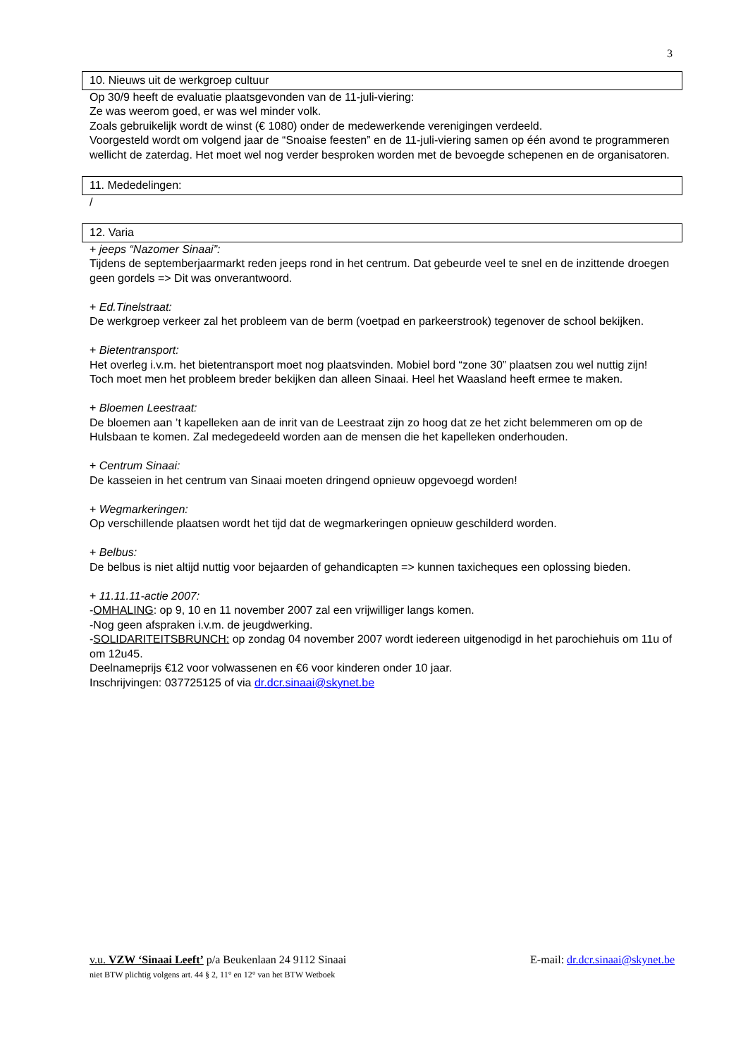3
10. Nieuws uit de werkgroep cultuur
Op 30/9 heeft de evaluatie plaatsgevonden van de 11-juli-viering:
Ze was weerom goed, er was wel minder volk.
Zoals gebruikelijk wordt de winst (€ 1080) onder de medewerkende verenigingen verdeeld.
Voorgesteld wordt om volgend jaar de “Snoaise feesten” en de 11-juli-viering samen op één avond te programmeren wellicht de zaterdag. Het moet wel nog verder besproken worden met de bevoegde schepenen en de organisatoren.
11. Mededelingen:
/
12. Varia
+ jeeps “Nazomer Sinaai”:
Tijdens de septemberjaarmarkt reden jeeps rond in het centrum. Dat gebeurde veel te snel en de inzittende droegen geen gordels => Dit was onverantwoord.
+ Ed.Tinelstraat:
De werkgroep verkeer zal het probleem van de berm (voetpad en parkeerstrook) tegenover de school bekijken.
+ Bietentransport:
Het overleg i.v.m. het bietentransport moet nog plaatsvinden. Mobiel bord “zone 30” plaatsen zou wel nuttig zijn!
Toch moet men het probleem breder bekijken dan alleen Sinaai. Heel het Waasland heeft ermee te maken.
+ Bloemen Leestraat:
De bloemen aan ’t kapelleken aan de inrit van de Leestraat zijn zo hoog dat ze het zicht belemmeren om op de Hulsbaan te komen. Zal medegedeeld worden aan de mensen die het kapelleken onderhouden.
+ Centrum Sinaai:
De kasseien in het centrum van Sinaai moeten dringend opnieuw opgevoegd worden!
+ Wegmarkeringen:
Op verschillende plaatsen wordt het tijd dat de wegmarkeringen opnieuw geschilderd worden.
+ Belbus:
De belbus is niet altijd nuttig voor bejaarden of gehandicapten => kunnen taxicheques een oplossing bieden.
+ 11.11.11-actie 2007:
-OMHALING: op 9, 10 en 11 november 2007 zal een vrijwilliger langs komen.
-Nog geen afspraken i.v.m. de jeugdwerking.
-SOLIDARITEITSBRUNCH: op zondag 04 november 2007 wordt iedereen uitgenodigd in het parochiehuis om 11u of om 12u45.
Deelnameprijs €12 voor volwassenen en €6 voor kinderen onder 10 jaar.
Inschrijvingen: 037725125 of via dr.dcr.sinaai@skynet.be
v.u. VZW ‘Sinaai Leeft’ p/a Beukenlaan 24 9112 Sinaai E-mail: dr.dcr.sinaai@skynet.be
niet BTW plichtig volgens art. 44 § 2, 11° en 12° van het BTW Wetboek